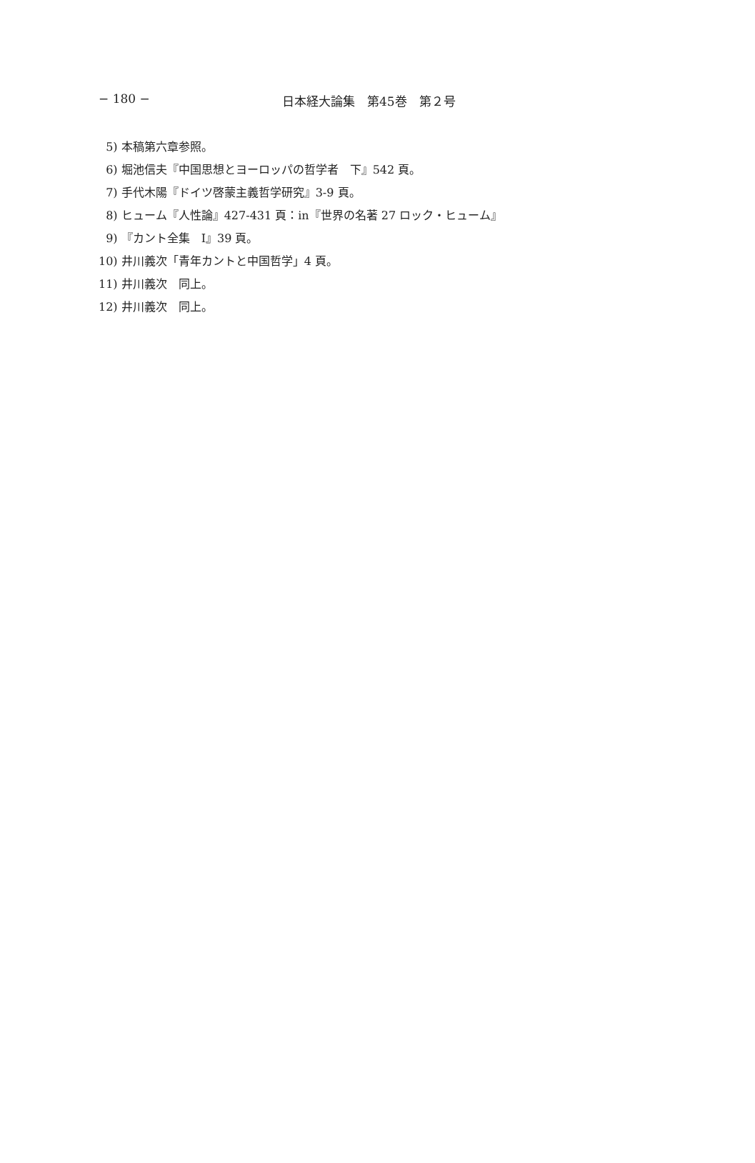− 180 − 日本経大論集　第45巻　第２号
5) 本稿第六章参照。
6) 堀池信夫『中国思想とヨーロッパの哲学者　下』542 頁。
7) 手代木陽『ドイツ啓蒙主義哲学研究』3-9 頁。
8) ヒューム『人性論』427-431 頁：in『世界の名著 27 ロック・ヒューム』
9) 『カント全集　Ⅰ』39 頁。
10) 井川義次「青年カントと中国哲学」4 頁。
11) 井川義次　同上。
12) 井川義次　同上。